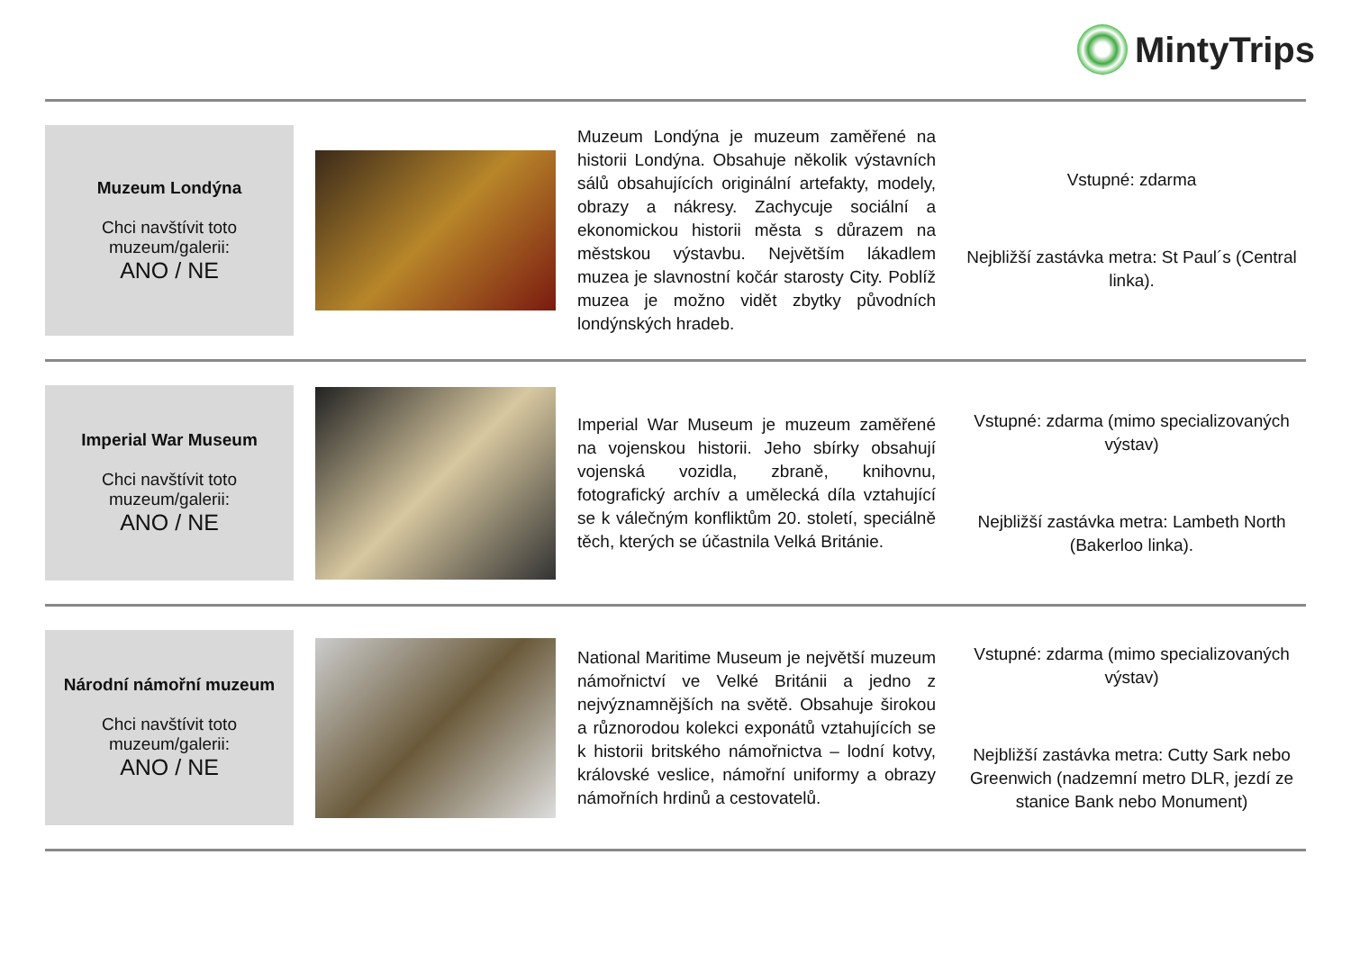MintyTrips
Muzeum Londýna
Chci navštívit toto
muzeum/galerii:
ANO / NE
Muzeum Londýna je muzeum zaměřené na historii Londýna. Obsahuje několik výstavních sálů obsahujících originální artefakty, modely, obrazy a nákresy. Zachycuje sociální a ekonomickou historii města s důrazem na městskou výstavbu. Největším lákadlem muzea je slavnostní kočár starosty City. Poblíž muzea je možno vidět zbytky původních londýnských hradeb.
Vstupné: zdarma
Nejbližší zastávka metra: St Paul´s (Central linka).
Imperial War Museum
Chci navštívit toto
muzeum/galerii:
ANO / NE
Imperial War Museum je muzeum zaměřené na vojenskou historii. Jeho sbírky obsahují vojenská vozidla, zbraně, knihovnu, fotografický archív a umělecká díla vztahující se k válečným konfliktům 20. století, speciálně těch, kterých se účastnila Velká Británie.
Vstupné: zdarma (mimo specializovaných výstav)
Nejbližší zastávka metra: Lambeth North (Bakerloo linka).
Národní námořní muzeum
Chci navštívit toto
muzeum/galerii:
ANO / NE
National Maritime Museum je největší muzeum námořnictví ve Velké Británii a jedno z nejvýznamnějších na světě. Obsahuje širokou a různorodou kolekci exponátů vztahujících se k historii britského námořnictva – lodní kotvy, královské veslice, námořní uniformy a obrazy námořních hrdinů a cestovatelů.
Vstupné: zdarma (mimo specializovaných výstav)
Nejbližší zastávka metra: Cutty Sark nebo Greenwich (nadzemní metro DLR, jezdí ze stanice Bank nebo Monument)